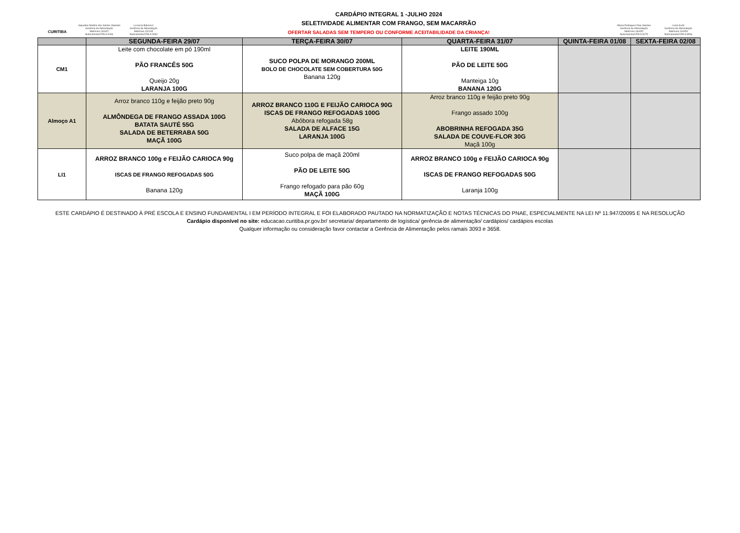CURITIBA
Jaqueline Martins dos Santos Stamato
Gerência de Alimentação
Matrícula 191822
Nutricionista/CRN-8 6266
Lucrecia Bakovicz
Gerência de Alimentação
Matrícula 192195
Nutricionista/CRN-8 9930
CARDÁPIO INTEGRAL 1 -JULHO 2024
SELETIVIDADE ALIMENTAR COM FRANGO, SEM MACARRÃO
OFERTAR SALADAS SEM TEMPERO OU CONFORME ACEITABILIDADE DA CRIANÇA!
Allana Rodrigues Dias Gandes
Gerência de Alimentação
Matrícula 184452
Nutricionista/CRN-8 8275
Luiza Kurtz
Gerência de Alimentação
Matrícula 194454
Nutricionista/CRN-8 8546
| | SEGUNDA-FEIRA 29/07 | TERÇA-FEIRA 30/07 | QUARTA-FEIRA 31/07 | QUINTA-FEIRA 01/08 | SEXTA-FEIRA 02/08 |
| --- | --- | --- | --- | --- | --- |
| CM1 | Leite com chocolate em pó 190ml PÃO FRANCÊS 50G Queijo 20g LARANJA 100G | SUCO POLPA DE MORANGO 200ML BOLO DE CHOCOLATE SEM COBERTURA 50G Banana 120g | LEITE 190ML PÃO DE LEITE 50G Manteiga 10g BANANA 120G | | |
| Almoço A1 | Arroz branco 110g e feijão preto 90g ALMÔNDEGA DE FRANGO ASSADA 100G BATATA SAUTÉ 55G SALADA DE BETERRABA 50G MAÇÃ 100G | ARROZ BRANCO 110G E FEIJÃO CARIOCA 90G ISCAS DE FRANGO REFOGADAS 100G Abóbora refogada 58g SALADA DE ALFACE 15G LARANJA 100G | Arroz branco 110g e feijão preto 90g Frango assado 100g ABOBRINHA REFOGADA 35G SALADA DE COUVE-FLOR 30G Maçã 100g | | |
| LI1 | ARROZ BRANCO 100g e FEIJÃO CARIOCA 90g ISCAS DE FRANGO REFOGADAS 50G Banana 120g | Suco polpa de maçã 200ml PÃO DE LEITE 50G Frango refogado para pão 60g MAÇÃ 100G | ARROZ BRANCO 100g e FEIJÃO CARIOCA 90g ISCAS DE FRANGO REFOGADAS 50G Laranja 100g | | |
ESTE CARDÁPIO É DESTINADO À PRÉ ESCOLA E ENSINO FUNDAMENTAL I EM PERÍODO INTEGRAL E FOI ELABORADO PAUTADO NA NORMATIZAÇÃO E NOTAS TÉCNICAS DO PNAE, ESPECIALMENTE NA LEI Nº 11.947/20095 E NA RESOLUÇÃO
Cardápio disponível no site: educacao.curitiba.pr.gov.br/ secretaria/ departamento de logística/ gerência de alimentação/ cardápios/ cardápios escolas
Qualquer informação ou consideração favor contactar a Gerência de Alimentação pelos ramais 3093 e 3658.